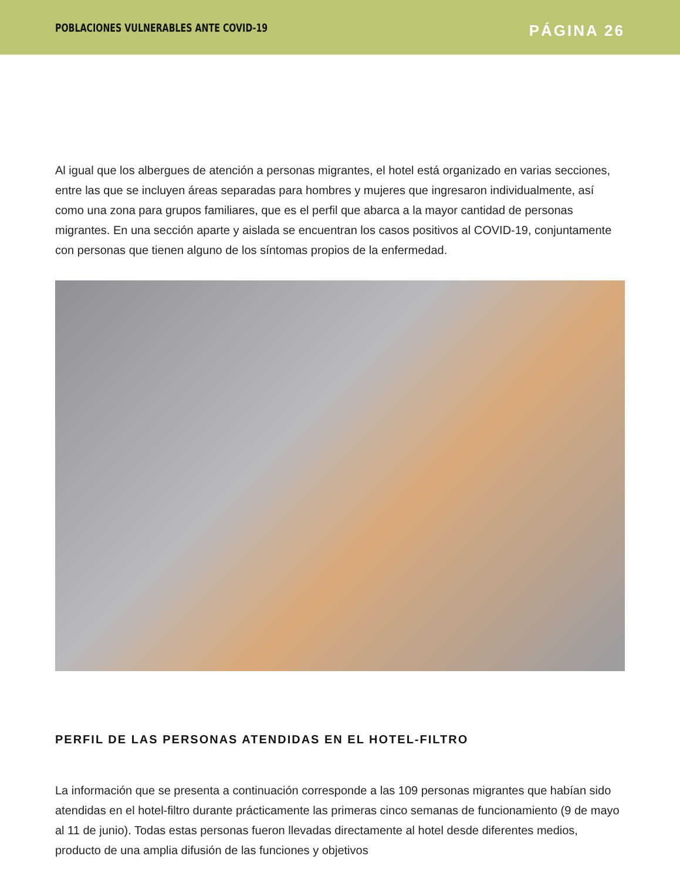POBLACIONES VULNERABLES ANTE COVID-19
PÁGINA 26
Al igual que los albergues de atención a personas migrantes, el hotel está organizado en varias secciones, entre las que se incluyen áreas separadas para hombres y mujeres que ingresaron individualmente, así como una zona para grupos familiares, que es el perfil que abarca a la mayor cantidad de personas migrantes. En una sección aparte y aislada se encuentran los casos positivos al COVID-19, conjuntamente con personas que tienen alguno de los síntomas propios de la enfermedad.
PERFIL DE LAS PERSONAS ATENDIDAS EN EL HOTEL-FILTRO
La información que se presenta a continuación corresponde a las 109 personas migrantes que habían sido atendidas en el hotel-filtro durante prácticamente las primeras cinco semanas de funcionamiento (9 de mayo al 11 de junio). Todas estas personas fueron llevadas directamente al hotel desde diferentes medios, producto de una amplia difusión de las funciones y objetivos